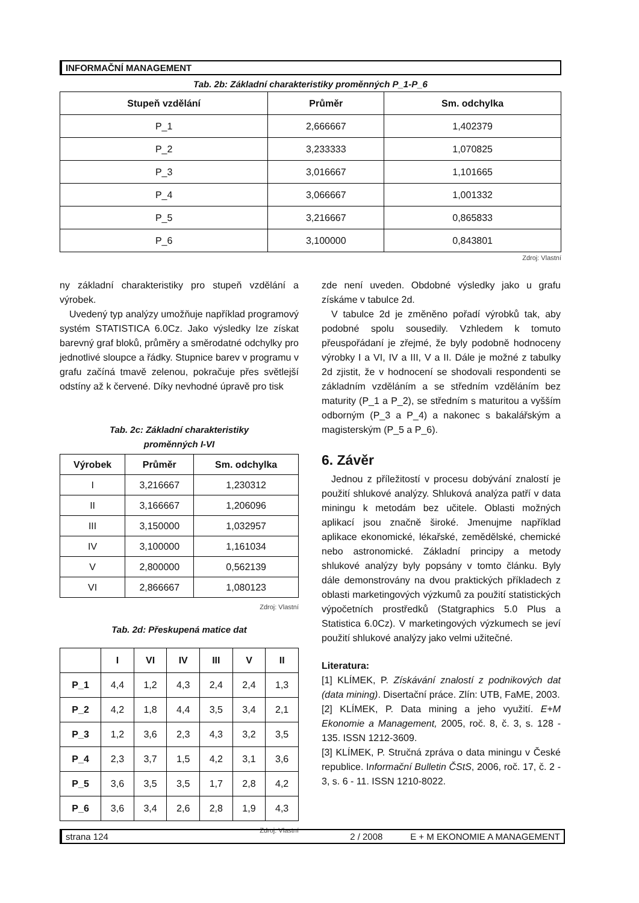INFORMAČNÍ MANAGEMENT
Tab. 2b: Základní charakteristiky proměnných P_1-P_6
| Stupeň vzdělání | Průměr | Sm. odchylka |
| --- | --- | --- |
| P_1 | 2,666667 | 1,402379 |
| P_2 | 3,233333 | 1,070825 |
| P_3 | 3,016667 | 1,101665 |
| P_4 | 3,066667 | 1,001332 |
| P_5 | 3,216667 | 0,865833 |
| P_6 | 3,100000 | 0,843801 |
Zdroj: Vlastní
ny základní charakteristiky pro stupeň vzdělání a výrobek.
Uvedený typ analýzy umožňuje například programový systém STATISTICA 6.0Cz. Jako výsledky lze získat barevný graf bloků, průměry a směrodatné odchylky pro jednotlivé sloupce a řádky. Stupnice barev v programu v grafu začíná tmavě zelenou, pokračuje přes světlejší odstíny až k červené. Díky nevhodné úpravě pro tisk
Tab. 2c: Základní charakteristiky
proměnných I-VI
| Výrobek | Průměr | Sm. odchylka |
| --- | --- | --- |
| I | 3,216667 | 1,230312 |
| II | 3,166667 | 1,206096 |
| III | 3,150000 | 1,032957 |
| IV | 3,100000 | 1,161034 |
| V | 2,800000 | 0,562139 |
| VI | 2,866667 | 1,080123 |
Zdroj: Vlastní
Tab. 2d: Přeskupená matice dat
| | I | VI | IV | III | V | II |
| --- | --- | --- | --- | --- | --- | --- |
| P_1 | 4,4 | 1,2 | 4,3 | 2,4 | 2,4 | 1,3 |
| P_2 | 4,2 | 1,8 | 4,4 | 3,5 | 3,4 | 2,1 |
| P_3 | 1,2 | 3,6 | 2,3 | 4,3 | 3,2 | 3,5 |
| P_4 | 2,3 | 3,7 | 1,5 | 4,2 | 3,1 | 3,6 |
| P_5 | 3,6 | 3,5 | 3,5 | 1,7 | 2,8 | 4,2 |
| P_6 | 3,6 | 3,4 | 2,6 | 2,8 | 1,9 | 4,3 |
Zdroj: Vlastní
zde není uveden. Obdobné výsledky jako u grafu získáme v tabulce 2d.
V tabulce 2d je změněno pořadí výrobků tak, aby podobné spolu sousedily. Vzhledem k tomuto přeuspořádaní je zřejmé, že byly podobně hodnoceny výrobky I a VI, IV a III, V a II. Dále je možné z tabulky 2d zjistit, že v hodnocení se shodovali respondenti se základním vzděláním a se středním vzděláním bez maturity (P_1 a P_2), se středním s maturitou a vyšším odborným (P_3 a P_4) a nakonec s bakalářským a magisterským (P_5 a P_6).
6. Závěr
Jednou z příležitostí v procesu dobývání znalostí je použití shlukové analýzy. Shluková analýza patří v data miningu k metodám bez učitele. Oblasti možných aplikací jsou značně široké. Jmenujme například aplikace ekonomické, lékařské, zemědělské, chemické nebo astronomické. Základní principy a metody shlukové analýzy byly popsány v tomto článku. Byly dále demonstrovány na dvou praktických příkladech z oblasti marketingových výzkumů za použití statistických výpočetních prostředků (Statgraphics 5.0 Plus a Statistica 6.0Cz). V marketingových výzkumech se jeví použití shlukové analýzy jako velmi užitečné.
Literatura:
[1] KLÍMEK, P. Získávání znalostí z podnikových dat (data mining). Disertační práce. Zlín: UTB, FaME, 2003.
[2] KLÍMEK, P. Data mining a jeho využití. E+M Ekonomie a Management, 2005, roč. 8, č. 3, s. 128 - 135. ISSN 1212-3609.
[3] KLÍMEK, P. Stručná zpráva o data miningu v České republice. Informační Bulletin ČStS, 2006, roč. 17, č. 2 - 3, s. 6 - 11. ISSN 1210-8022.
strana 124 2 / 2008 E + M EKONOMIE A MANAGEMENT